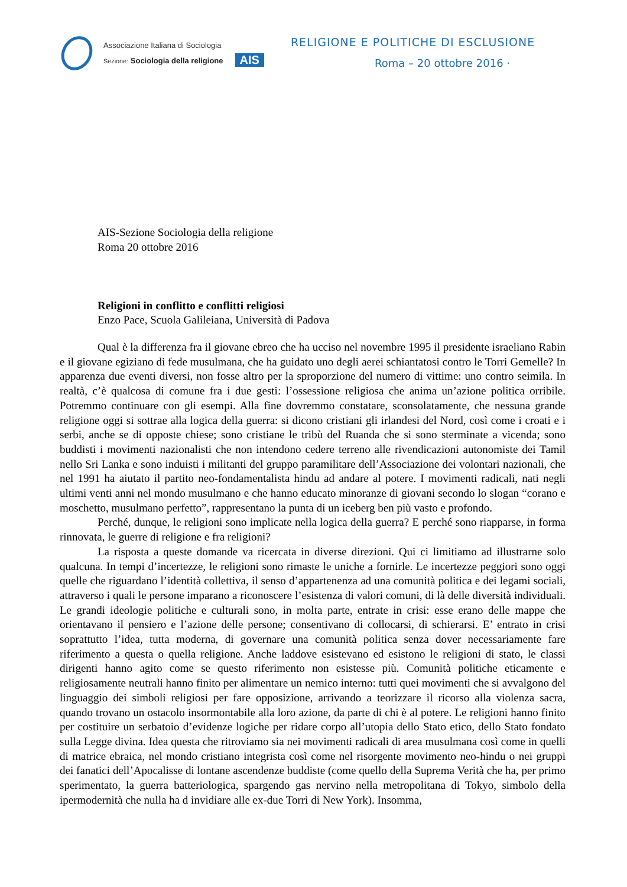Associazione Italiana di Sociologia
Sezione: Sociologia della religione
AIS
RELIGIONE E POLITICHE DI ESCLUSIONE
Roma – 20 ottobre 2016 ·
AIS-Sezione Sociologia della religione
Roma 20 ottobre 2016
Religioni in conflitto e conflitti religiosi
Enzo Pace, Scuola Galileiana, Università di Padova
Qual è la differenza fra il giovane ebreo che ha ucciso nel novembre 1995 il presidente israeliano Rabin e il giovane egiziano di fede musulmana, che ha guidato uno degli aerei schiantatosi contro le Torri Gemelle? In apparenza due eventi diversi, non fosse altro per la sproporzione del numero di vittime: uno contro seimila. In realtà, c’è qualcosa di comune fra i due gesti: l’ossessione religiosa che anima un’azione politica orribile. Potremmo continuare con gli esempi. Alla fine dovremmo constatare, sconsolatamente, che nessuna grande religione oggi si sottrae alla logica della guerra: si dicono cristiani gli irlandesi del Nord, così come i croati e i serbi, anche se di opposte chiese; sono cristiane le tribù del Ruanda che si sono sterminate a vicenda; sono buddisti i movimenti nazionalisti che non intendono cedere terreno alle rivendicazioni autonomiste dei Tamil nello Sri Lanka e sono induisti i militanti del gruppo paramilitare dell’Associazione dei volontari nazionali, che nel 1991 ha aiutato il partito neo-fondamentalista hindu ad andare al potere. I movimenti radicali, nati negli ultimi venti anni nel mondo musulmano e che hanno educato minoranze di giovani secondo lo slogan “corano e moschetto, musulmano perfetto”, rappresentano la punta di un iceberg ben più vasto e profondo.
Perché, dunque, le religioni sono implicate nella logica della guerra? E perché sono riapparse, in forma rinnovata, le guerre di religione e fra religioni?
La risposta a queste domande va ricercata in diverse direzioni. Qui ci limitiamo ad illustrarne solo qualcuna. In tempi d’incertezze, le religioni sono rimaste le uniche a fornirle. Le incertezze peggiori sono oggi quelle che riguardano l’identità collettiva, il senso d’appartenenza ad una comunità politica e dei legami sociali, attraverso i quali le persone imparano a riconoscere l’esistenza di valori comuni, di là delle diversità individuali. Le grandi ideologie politiche e culturali sono, in molta parte, entrate in crisi: esse erano delle mappe che orientavano il pensiero e l’azione delle persone; consentivano di collocarsi, di schierarsi. E’ entrato in crisi soprattutto l’idea, tutta moderna, di governare una comunità politica senza dover necessariamente fare riferimento a questa o quella religione. Anche laddove esistevano ed esistono le religioni di stato, le classi dirigenti hanno agito come se questo riferimento non esistesse più. Comunità politiche eticamente e religiosamente neutrali hanno finito per alimentare un nemico interno: tutti quei movimenti che si avvalgono del linguaggio dei simboli religiosi per fare opposizione, arrivando a teorizzare il ricorso alla violenza sacra, quando trovano un ostacolo insormontabile alla loro azione, da parte di chi è al potere. Le religioni hanno finito per costituire un serbatoio d’evidenze logiche per ridare corpo all’utopia dello Stato etico, dello Stato fondato sulla Legge divina. Idea questa che ritroviamo sia nei movimenti radicali di area musulmana così come in quelli di matrice ebraica, nel mondo cristiano integrista così come nel risorgente movimento neo-hindu o nei gruppi dei fanatici dell’Apocalisse di lontane ascendenze buddiste (come quello della Suprema Verità che ha, per primo sperimentato, la guerra batteriologica, spargendo gas nervino nella metropolitana di Tokyo, simbolo della ipermodernità che nulla ha d invidiare alle ex-due Torri di New York). Insomma,